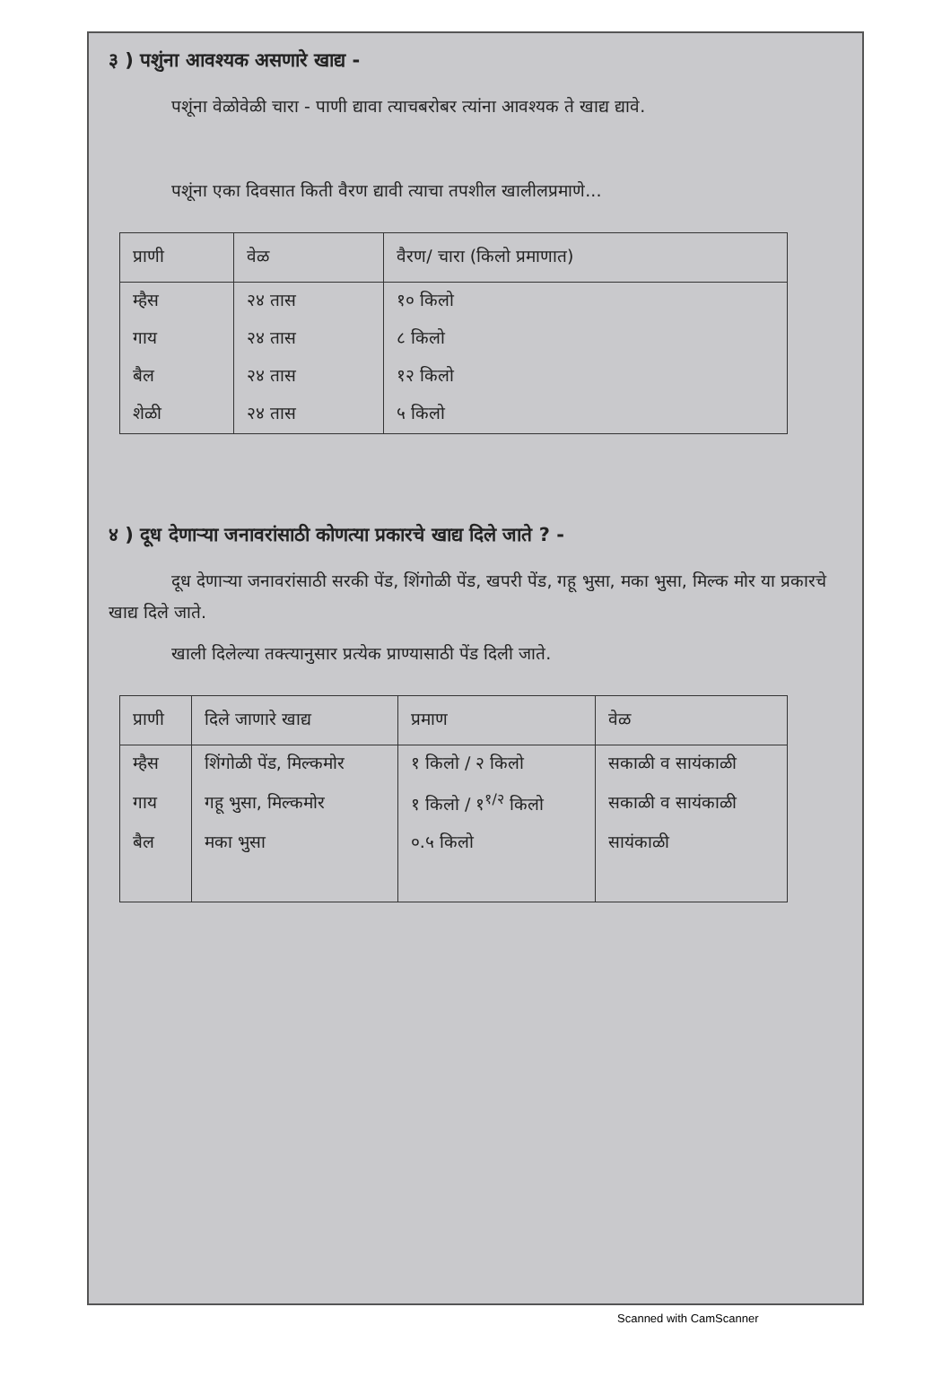३ ) पशुंना आवश्यक असणारे खाद्य -
पशूंना वेळोवेळी चारा - पाणी द्यावा त्याचबरोबर त्यांना आवश्यक ते खाद्य द्यावे.
पशूंना एका दिवसात किती वैरण द्यावी त्याचा तपशील खालीलप्रमाणे...
| प्राणी | वेळ | वैरण/ चारा (किलो प्रमाणात) |
| --- | --- | --- |
| म्हैस | २४ तास | १० किलो |
| गाय | २४ तास | ८ किलो |
| बैल | २४ तास | १२ किलो |
| शेळी | २४ तास | ५ किलो |
४ ) दूध देणाऱ्या जनावरांसाठी कोणत्या प्रकारचे खाद्य दिले जाते ? -
दूध देणाऱ्या जनावरांसाठी सरकी पेंड, शिंगोळी पेंड, खपरी पेंड, गहू भुसा, मका भुसा, मिल्क मोर या प्रकारचे खाद्य दिले जाते.
खाली दिलेल्या तक्त्यानुसार प्रत्येक प्राण्यासाठी पेंड दिली जाते.
| प्राणी | दिले जाणारे खाद्य | प्रमाण | वेळ |
| --- | --- | --- | --- |
| म्हैस | शिंगोळी पेंड, मिल्कमोर | १ किलो / २ किलो | सकाळी व सायंकाळी |
| गाय | गहू भुसा, मिल्कमोर | १ किलो / १<sup>१/२</sup> किलो | सकाळी व सायंकाळी |
| बैल | मका भुसा | ०.५ किलो | सायंकाळी |
Scanned with CamScanner